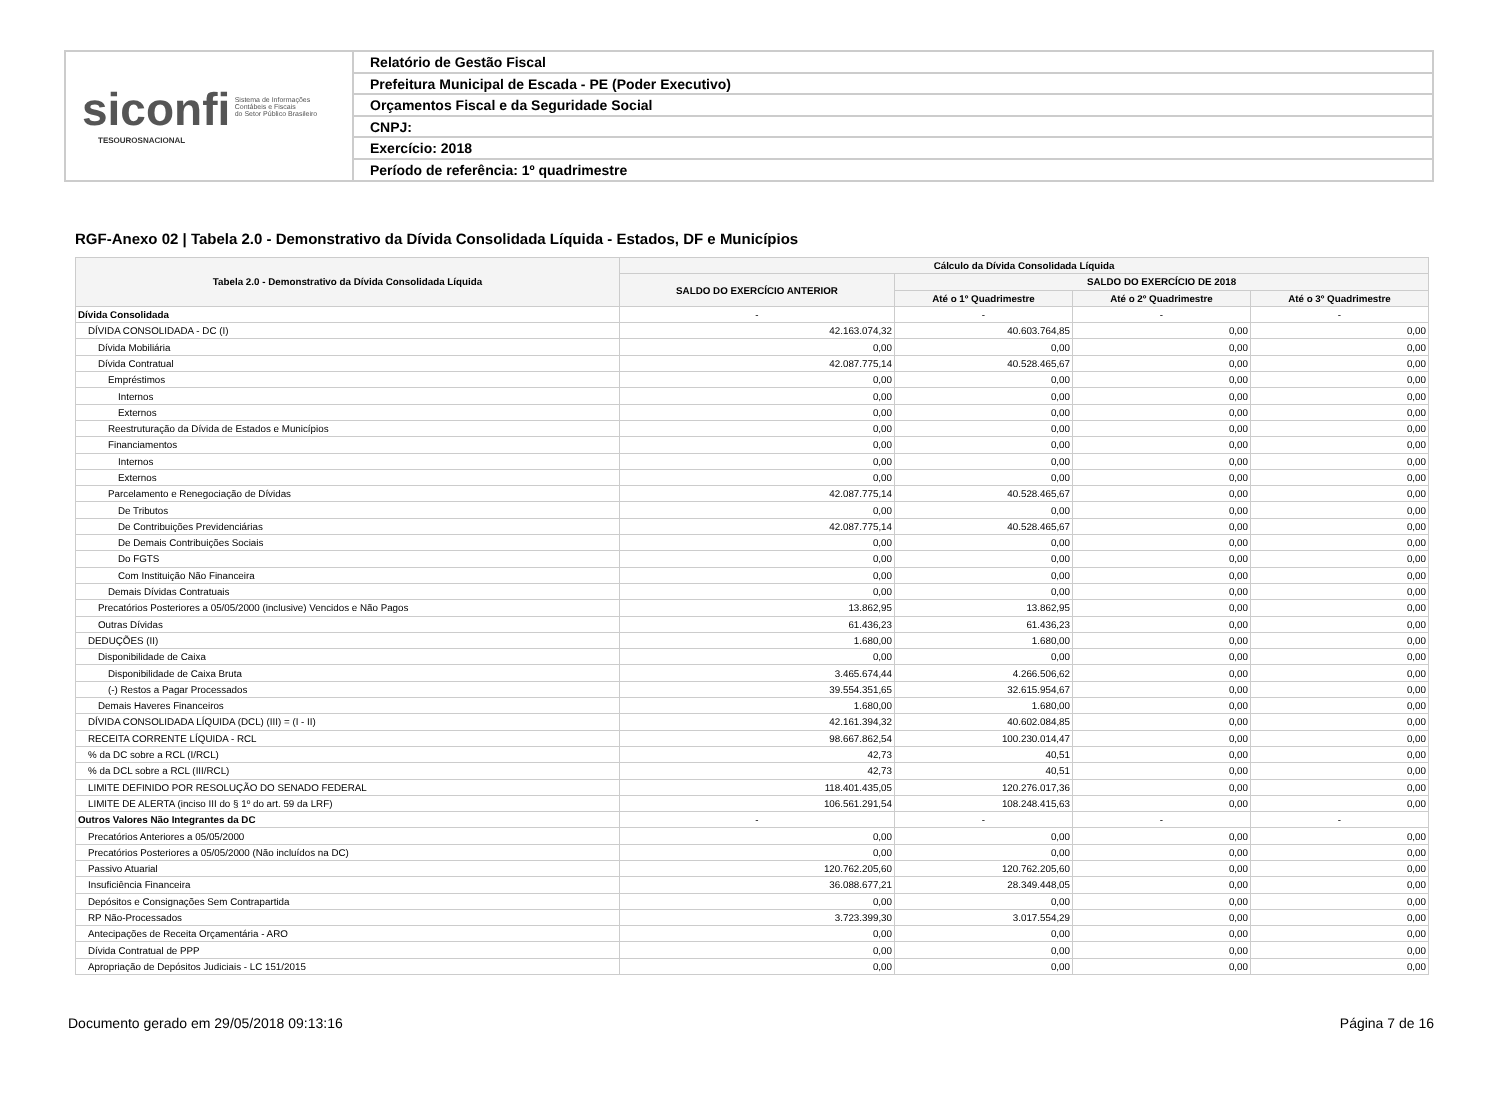siconfi Sistema de Informações
Contábeis e Fiscais
do Setor Público Brasileiro
TESOUROSNACIONAL
Relatório de Gestão Fiscal
Prefeitura Municipal de Escada - PE (Poder Executivo)
Orçamentos Fiscal e da Seguridade Social
CNPJ:
Exercício: 2018
Período de referência: 1º quadrimestre
RGF-Anexo 02 | Tabela 2.0 - Demonstrativo da Dívida Consolidada Líquida - Estados, DF e Municípios
| Tabela 2.0 - Demonstrativo da Dívida Consolidada Líquida | Cálculo da Dívida Consolidada Líquida | | | |
| --- | --- | --- | --- | --- |
| | SALDO DO EXERCÍCIO ANTERIOR | SALDO DO EXERCÍCIO DE 2018 | | |
| | | Até o 1º Quadrimestre | Até o 2º Quadrimestre | Até o 3º Quadrimestre |
| Dívida Consolidada | - | - | - | - |
| DÍVIDA CONSOLIDADA - DC (I) | 42.163.074,32 | 40.603.764,85 | 0,00 | 0,00 |
| Dívida Mobiliária | 0,00 | 0,00 | 0,00 | 0,00 |
| Dívida Contratual | 42.087.775,14 | 40.528.465,67 | 0,00 | 0,00 |
| Empréstimos | 0,00 | 0,00 | 0,00 | 0,00 |
| Internos | 0,00 | 0,00 | 0,00 | 0,00 |
| Externos | 0,00 | 0,00 | 0,00 | 0,00 |
| Reestruturação da Dívida de Estados e Municípios | 0,00 | 0,00 | 0,00 | 0,00 |
| Financiamentos | 0,00 | 0,00 | 0,00 | 0,00 |
| Internos | 0,00 | 0,00 | 0,00 | 0,00 |
| Externos | 0,00 | 0,00 | 0,00 | 0,00 |
| Parcelamento e Renegociação de Dívidas | 42.087.775,14 | 40.528.465,67 | 0,00 | 0,00 |
| De Tributos | 0,00 | 0,00 | 0,00 | 0,00 |
| De Contribuições Previdenciárias | 42.087.775,14 | 40.528.465,67 | 0,00 | 0,00 |
| De Demais Contribuições Sociais | 0,00 | 0,00 | 0,00 | 0,00 |
| Do FGTS | 0,00 | 0,00 | 0,00 | 0,00 |
| Com Instituição Não Financeira | 0,00 | 0,00 | 0,00 | 0,00 |
| Demais Dívidas Contratuais | 0,00 | 0,00 | 0,00 | 0,00 |
| Precatórios Posteriores a 05/05/2000 (inclusive) Vencidos e Não Pagos | 13.862,95 | 13.862,95 | 0,00 | 0,00 |
| Outras Dívidas | 61.436,23 | 61.436,23 | 0,00 | 0,00 |
| DEDUÇÕES (II) | 1.680,00 | 1.680,00 | 0,00 | 0,00 |
| Disponibilidade de Caixa | 0,00 | 0,00 | 0,00 | 0,00 |
| Disponibilidade de Caixa Bruta | 3.465.674,44 | 4.266.506,62 | 0,00 | 0,00 |
| (-) Restos a Pagar Processados | 39.554.351,65 | 32.615.954,67 | 0,00 | 0,00 |
| Demais Haveres Financeiros | 1.680,00 | 1.680,00 | 0,00 | 0,00 |
| DÍVIDA CONSOLIDADA LÍQUIDA (DCL) (III) = (I - II) | 42.161.394,32 | 40.602.084,85 | 0,00 | 0,00 |
| RECEITA CORRENTE LÍQUIDA - RCL | 98.667.862,54 | 100.230.014,47 | 0,00 | 0,00 |
| % da DC sobre a RCL (I/RCL) | 42,73 | 40,51 | 0,00 | 0,00 |
| % da DCL sobre a RCL (III/RCL) | 42,73 | 40,51 | 0,00 | 0,00 |
| LIMITE DEFINIDO POR RESOLUÇÃO DO SENADO FEDERAL | 118.401.435,05 | 120.276.017,36 | 0,00 | 0,00 |
| LIMITE DE ALERTA (inciso III do § 1º do art. 59 da LRF) | 106.561.291,54 | 108.248.415,63 | 0,00 | 0,00 |
| Outros Valores Não Integrantes da DC | - | - | - | - |
| Precatórios Anteriores a 05/05/2000 | 0,00 | 0,00 | 0,00 | 0,00 |
| Precatórios Posteriores a 05/05/2000 (Não incluídos na DC) | 0,00 | 0,00 | 0,00 | 0,00 |
| Passivo Atuarial | 120.762.205,60 | 120.762.205,60 | 0,00 | 0,00 |
| Insuficiência Financeira | 36.088.677,21 | 28.349.448,05 | 0,00 | 0,00 |
| Depósitos e Consignações Sem Contrapartida | 0,00 | 0,00 | 0,00 | 0,00 |
| RP Não-Processados | 3.723.399,30 | 3.017.554,29 | 0,00 | 0,00 |
| Antecipações de Receita Orçamentária - ARO | 0,00 | 0,00 | 0,00 | 0,00 |
| Dívida Contratual de PPP | 0,00 | 0,00 | 0,00 | 0,00 |
| Apropriação de Depósitos Judiciais - LC 151/2015 | 0,00 | 0,00 | 0,00 | 0,00 |
Documento gerado em 29/05/2018 09:13:16 Página 7 de 16